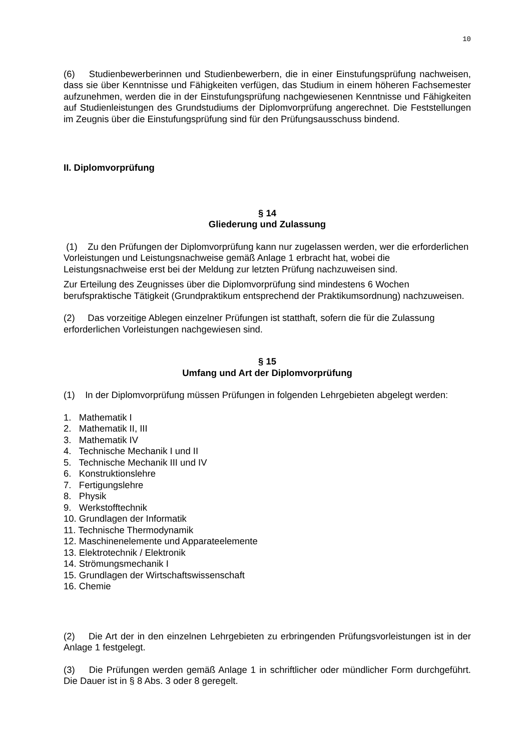10
(6) Studienbewerberinnen und Studienbewerbern, die in einer Einstufungsprüfung nachweisen, dass sie über Kenntnisse und Fähigkeiten verfügen, das Studium in einem höheren Fachsemester aufzunehmen, werden die in der Einstufungsprüfung nachgewiesenen Kenntnisse und Fähigkeiten auf Studienleistungen des Grundstudiums der Diplomvorprüfung angerechnet. Die Feststellungen im Zeugnis über die Einstufungsprüfung sind für den Prüfungsausschuss bindend.
II. Diplomvorprüfung
§ 14
Gliederung und Zulassung
(1) Zu den Prüfungen der Diplomvorprüfung kann nur zugelassen werden, wer die erforderlichen Vorleistungen und Leistungsnachweise gemäß Anlage 1 erbracht hat, wobei die Leistungsnachweise erst bei der Meldung zur letzten Prüfung nachzuweisen sind.
Zur Erteilung des Zeugnisses über die Diplomvorprüfung sind mindestens 6 Wochen berufspraktische Tätigkeit (Grundpraktikum entsprechend der Praktikumsordnung) nachzuweisen.
(2) Das vorzeitige Ablegen einzelner Prüfungen ist statthaft, sofern die für die Zulassung erforderlichen Vorleistungen nachgewiesen sind.
§ 15
Umfang und Art der Diplomvorprüfung
(1) In der Diplomvorprüfung müssen Prüfungen in folgenden Lehrgebieten abgelegt werden:
1. Mathematik I
2. Mathematik II, III
3. Mathematik IV
4. Technische Mechanik I und II
5. Technische Mechanik III und IV
6. Konstruktionslehre
7. Fertigungslehre
8. Physik
9. Werkstofftechnik
10. Grundlagen der Informatik
11. Technische Thermodynamik
12. Maschinenelemente und Apparateelemente
13. Elektrotechnik / Elektronik
14. Strömungsmechanik I
15. Grundlagen der Wirtschaftswissenschaft
16. Chemie
(2) Die Art der in den einzelnen Lehrgebieten zu erbringenden Prüfungsvorleistungen ist in der Anlage 1 festgelegt.
(3) Die Prüfungen werden gemäß Anlage 1 in schriftlicher oder mündlicher Form durchgeführt. Die Dauer ist in § 8 Abs. 3 oder 8 geregelt.